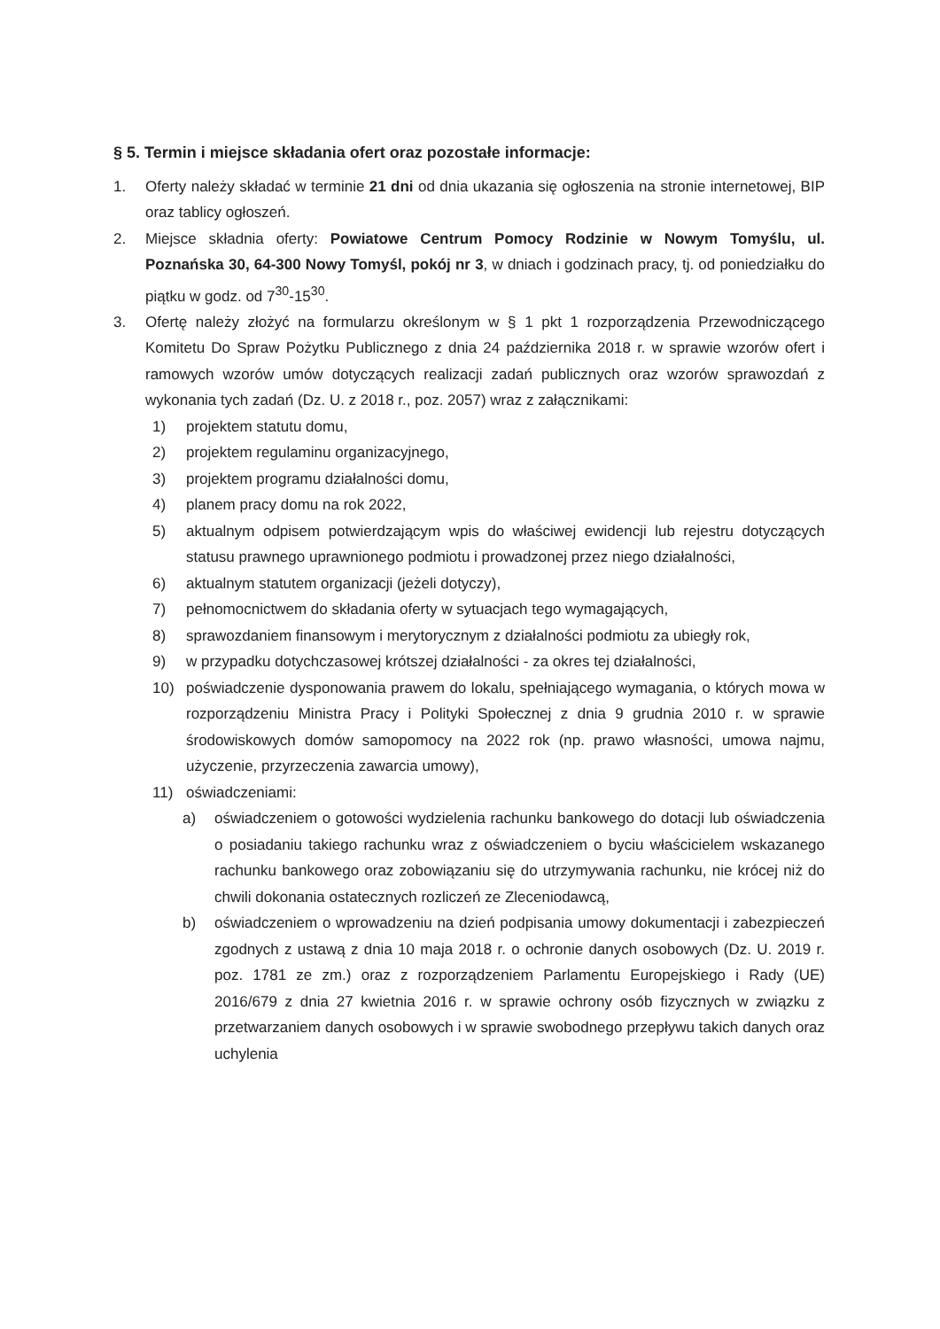§ 5. Termin i miejsce składania ofert oraz pozostałe informacje:
1. Oferty należy składać w terminie 21 dni od dnia ukazania się ogłoszenia na stronie internetowej, BIP oraz tablicy ogłoszeń.
2. Miejsce składnia oferty: Powiatowe Centrum Pomocy Rodzinie w Nowym Tomyślu, ul. Poznańska 30, 64-300 Nowy Tomyśl, pokój nr 3, w dniach i godzinach pracy, tj. od poniedziałku do piątku w godz. od 7<sup>30</sup>-15<sup>30</sup>.
3. Ofertę należy złożyć na formularzu określonym w § 1 pkt 1 rozporządzenia Przewodniczącego Komitetu Do Spraw Pożytku Publicznego z dnia 24 października 2018 r. w sprawie wzorów ofert i ramowych wzorów umów dotyczących realizacji zadań publicznych oraz wzorów sprawozdań z wykonania tych zadań (Dz. U. z 2018 r., poz. 2057) wraz z załącznikami:
1) projektem statutu domu,
2) projektem regulaminu organizacyjnego,
3) projektem programu działalności domu,
4) planem pracy domu na rok 2022,
5) aktualnym odpisem potwierdzającym wpis do właściwej ewidencji lub rejestru dotyczących statusu prawnego uprawnionego podmiotu i prowadzonej przez niego działalności,
6) aktualnym statutem organizacji (jeżeli dotyczy),
7) pełnomocnictwem do składania oferty w sytuacjach tego wymagających,
8) sprawozdaniem finansowym i merytorycznym z działalności podmiotu za ubiegły rok,
9) w przypadku dotychczasowej krótszej działalności - za okres tej działalności,
10) poświadczenie dysponowania prawem do lokalu, spełniającego wymagania, o których mowa w rozporządzeniu Ministra Pracy i Polityki Społecznej z dnia 9 grudnia 2010 r. w sprawie środowiskowych domów samopomocy na 2022 rok (np. prawo własności, umowa najmu, użyczenie, przyrzeczenia zawarcia umowy),
11) oświadczeniami:
a) oświadczeniem o gotowości wydzielenia rachunku bankowego do dotacji lub oświadczenia o posiadaniu takiego rachunku wraz z oświadczeniem o byciu właścicielem wskazanego rachunku bankowego oraz zobowiązaniu się do utrzymywania rachunku, nie krócej niż do chwili dokonania ostatecznych rozliczeń ze Zleceniodawcą,
b) oświadczeniem o wprowadzeniu na dzień podpisania umowy dokumentacji i zabezpieczeń zgodnych z ustawą z dnia 10 maja 2018 r. o ochronie danych osobowych (Dz. U. 2019 r. poz. 1781 ze zm.) oraz z rozporządzeniem Parlamentu Europejskiego i Rady (UE) 2016/679 z dnia 27 kwietnia 2016 r. w sprawie ochrony osób fizycznych w związku z przetwarzaniem danych osobowych i w sprawie swobodnego przepływu takich danych oraz uchylenia